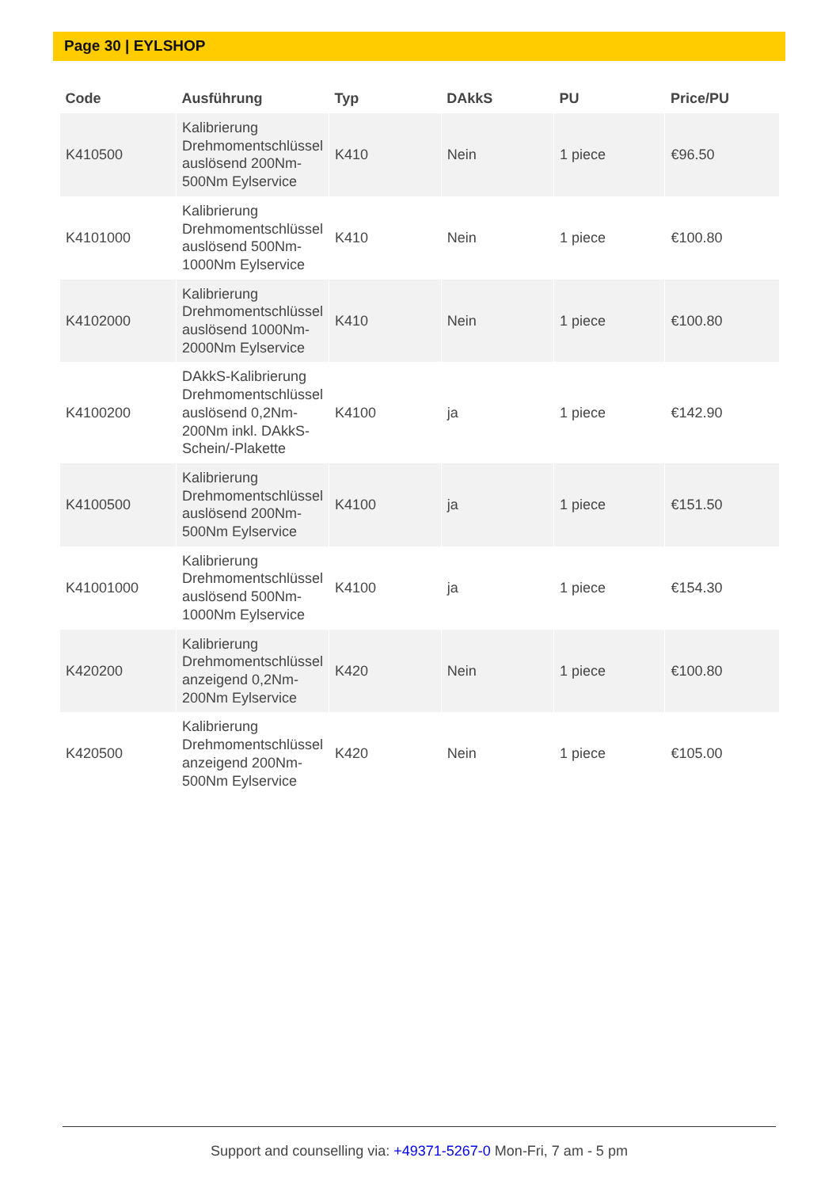Page 30 | EYLSHOP
| Code | Ausführung | Typ | DAkkS | PU | Price/PU |
| --- | --- | --- | --- | --- | --- |
| K410500 | Kalibrierung Drehmomentschlüssel auslösend 200Nm-500Nm Eylservice | K410 | Nein | 1 piece | €96.50 |
| K4101000 | Kalibrierung Drehmomentschlüssel auslösend 500Nm-1000Nm Eylservice | K410 | Nein | 1 piece | €100.80 |
| K4102000 | Kalibrierung Drehmomentschlüssel auslösend 1000Nm-2000Nm Eylservice | K410 | Nein | 1 piece | €100.80 |
| K4100200 | DAkkS-Kalibrierung Drehmomentschlüssel auslösend 0,2Nm-200Nm inkl. DAkkS-Schein/-Plakette | K4100 | ja | 1 piece | €142.90 |
| K4100500 | Kalibrierung Drehmomentschlüssel auslösend 200Nm-500Nm Eylservice | K4100 | ja | 1 piece | €151.50 |
| K41001000 | Kalibrierung Drehmomentschlüssel auslösend 500Nm-1000Nm Eylservice | K4100 | ja | 1 piece | €154.30 |
| K420200 | Kalibrierung Drehmomentschlüssel anzeigend 0,2Nm-200Nm Eylservice | K420 | Nein | 1 piece | €100.80 |
| K420500 | Kalibrierung Drehmomentschlüssel anzeigend 200Nm-500Nm Eylservice | K420 | Nein | 1 piece | €105.00 |
Support and counselling via: +49371-5267-0 Mon-Fri, 7 am - 5 pm